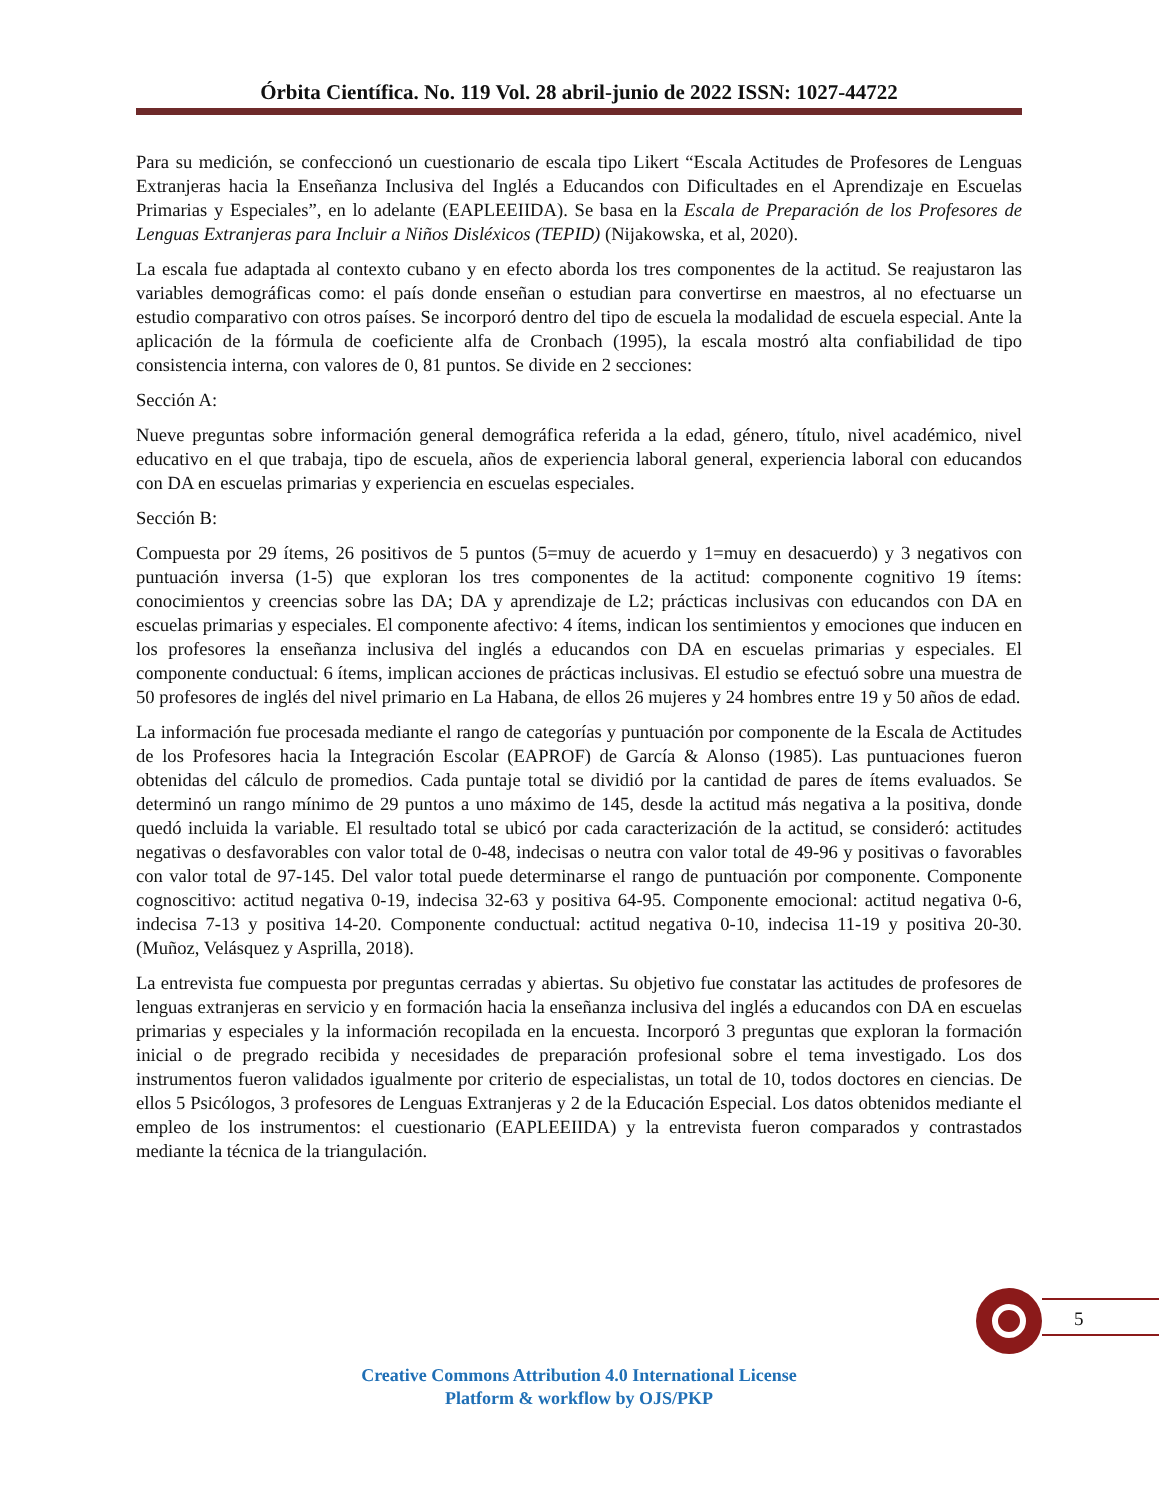Órbita Científica. No. 119 Vol. 28 abril-junio de 2022 ISSN: 1027-44722
Para su medición, se confeccionó un cuestionario de escala tipo Likert “Escala Actitudes de Profesores de Lenguas Extranjeras hacia la Enseñanza Inclusiva del Inglés a Educandos con Dificultades en el Aprendizaje en Escuelas Primarias y Especiales”, en lo adelante (EAPLEEIIDA). Se basa en la Escala de Preparación de los Profesores de Lenguas Extranjeras para Incluir a Niños Disléxicos (TEPID) (Nijakowska, et al, 2020).
La escala fue adaptada al contexto cubano y en efecto aborda los tres componentes de la actitud. Se reajustaron las variables demográficas como: el país donde enseñan o estudian para convertirse en maestros, al no efectuarse un estudio comparativo con otros países. Se incorporó dentro del tipo de escuela la modalidad de escuela especial. Ante la aplicación de la fórmula de coeficiente alfa de Cronbach (1995), la escala mostró alta confiabilidad de tipo consistencia interna, con valores de 0, 81 puntos. Se divide en 2 secciones:
Sección A:
Nueve preguntas sobre información general demográfica referida a la edad, género, título, nivel académico, nivel educativo en el que trabaja, tipo de escuela, años de experiencia laboral general, experiencia laboral con educandos con DA en escuelas primarias y experiencia en escuelas especiales.
Sección B:
Compuesta por 29 ítems, 26 positivos de 5 puntos (5=muy de acuerdo y 1=muy en desacuerdo) y 3 negativos con puntuación inversa (1-5) que exploran los tres componentes de la actitud: componente cognitivo 19 ítems: conocimientos y creencias sobre las DA; DA y aprendizaje de L2; prácticas inclusivas con educandos con DA en escuelas primarias y especiales. El componente afectivo: 4 ítems, indican los sentimientos y emociones que inducen en los profesores la enseñanza inclusiva del inglés a educandos con DA en escuelas primarias y especiales. El componente conductual: 6 ítems, implican acciones de prácticas inclusivas. El estudio se efectuó sobre una muestra de 50 profesores de inglés del nivel primario en La Habana, de ellos 26 mujeres y 24 hombres entre 19 y 50 años de edad.
La información fue procesada mediante el rango de categorías y puntuación por componente de la Escala de Actitudes de los Profesores hacia la Integración Escolar (EAPROF) de García & Alonso (1985). Las puntuaciones fueron obtenidas del cálculo de promedios. Cada puntaje total se dividió por la cantidad de pares de ítems evaluados. Se determinó un rango mínimo de 29 puntos a uno máximo de 145, desde la actitud más negativa a la positiva, donde quedó incluida la variable. El resultado total se ubicó por cada caracterización de la actitud, se consideró: actitudes negativas o desfavorables con valor total de 0-48, indecisas o neutra con valor total de 49-96 y positivas o favorables con valor total de 97-145. Del valor total puede determinarse el rango de puntuación por componente. Componente cognoscitivo: actitud negativa 0-19, indecisa 32-63 y positiva 64-95. Componente emocional: actitud negativa 0-6, indecisa 7-13 y positiva 14-20. Componente conductual: actitud negativa 0-10, indecisa 11-19 y positiva 20-30. (Muñoz, Velásquez y Asprilla, 2018).
La entrevista fue compuesta por preguntas cerradas y abiertas. Su objetivo fue constatar las actitudes de profesores de lenguas extranjeras en servicio y en formación hacia la enseñanza inclusiva del inglés a educandos con DA en escuelas primarias y especiales y la información recopilada en la encuesta. Incorporó 3 preguntas que exploran la formación inicial o de pregrado recibida y necesidades de preparación profesional sobre el tema investigado. Los dos instrumentos fueron validados igualmente por criterio de especialistas, un total de 10, todos doctores en ciencias. De ellos 5 Psicólogos, 3 profesores de Lenguas Extranjeras y 2 de la Educación Especial. Los datos obtenidos mediante el empleo de los instrumentos: el cuestionario (EAPLEEIIDA) y la entrevista fueron comparados y contrastados mediante la técnica de la triangulación.
5
Creative Commons Attribution 4.0 International License
Platform & workflow by OJS/PKP